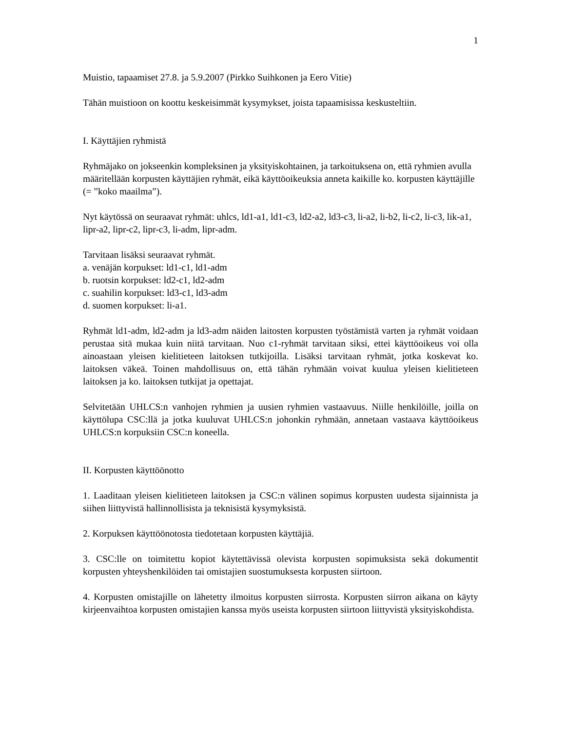1
Muistio, tapaamiset 27.8. ja 5.9.2007 (Pirkko Suihkonen ja Eero Vitie)
Tähän muistioon on koottu keskeisimmät kysymykset, joista tapaamisissa keskusteltiin.
I. Käyttäjien ryhmistä
Ryhmäjako on jokseenkin kompleksinen ja yksityiskohtainen, ja tarkoituksena on, että ryhmien avulla määritellään korpusten käyttäjien ryhmät, eikä käyttöoikeuksia anneta kaikille ko. korpusten käyttäjille (= ”koko maailma”).
Nyt käytössä on seuraavat ryhmät: uhlcs, ld1-a1, ld1-c3, ld2-a2, ld3-c3, li-a2, li-b2, li-c2, li-c3, lik-a1, lipr-a2, lipr-c2, lipr-c3, li-adm, lipr-adm.
Tarvitaan lisäksi seuraavat ryhmät.
a. venäjän korpukset: ld1-c1, ld1-adm
b. ruotsin korpukset: ld2-c1, ld2-adm
c. suahilin korpukset: ld3-c1, ld3-adm
d. suomen korpukset: li-a1.
Ryhmät ld1-adm, ld2-adm ja ld3-adm näiden laitosten korpusten työstämistä varten ja ryhmät voidaan perustaa sitä mukaa kuin niitä tarvitaan. Nuo c1-ryhmät tarvitaan siksi, ettei käyttöoikeus voi olla ainoastaan yleisen kielitieteen laitoksen tutkijoilla. Lisäksi tarvitaan ryhmät, jotka koskevat ko. laitoksen väkeä. Toinen mahdollisuus on, että tähän ryhmään voivat kuulua yleisen kielitieteen laitoksen ja ko. laitoksen tutkijat ja opettajat.
Selvitetään UHLCS:n vanhojen ryhmien ja uusien ryhmien vastaavuus. Niille henkilöille, joilla on käyttölupa CSC:llä ja jotka kuuluvat UHLCS:n johonkin ryhmään, annetaan vastaava käyttöoikeus UHLCS:n korpuksiin CSC:n koneella.
II. Korpusten käyttöönotto
1. Laaditaan yleisen kielitieteen laitoksen ja CSC:n välinen sopimus korpusten uudesta sijainnista ja siihen liittyvistä hallinnollisista ja teknisistä kysymyksistä.
2. Korpuksen käyttöönotosta tiedotetaan korpusten käyttäjiä.
3. CSC:lle on toimitettu kopiot käytettävissä olevista korpusten sopimuksista sekä dokumentit korpusten yhteyshenkilöiden tai omistajien suostumuksesta korpusten siirtoon.
4. Korpusten omistajille on lähetetty ilmoitus korpusten siirrosta. Korpusten siirron aikana on käyty kirjeenvaihtoa korpusten omistajien kanssa myös useista korpusten siirtoon liittyvistä yksityiskohdista.